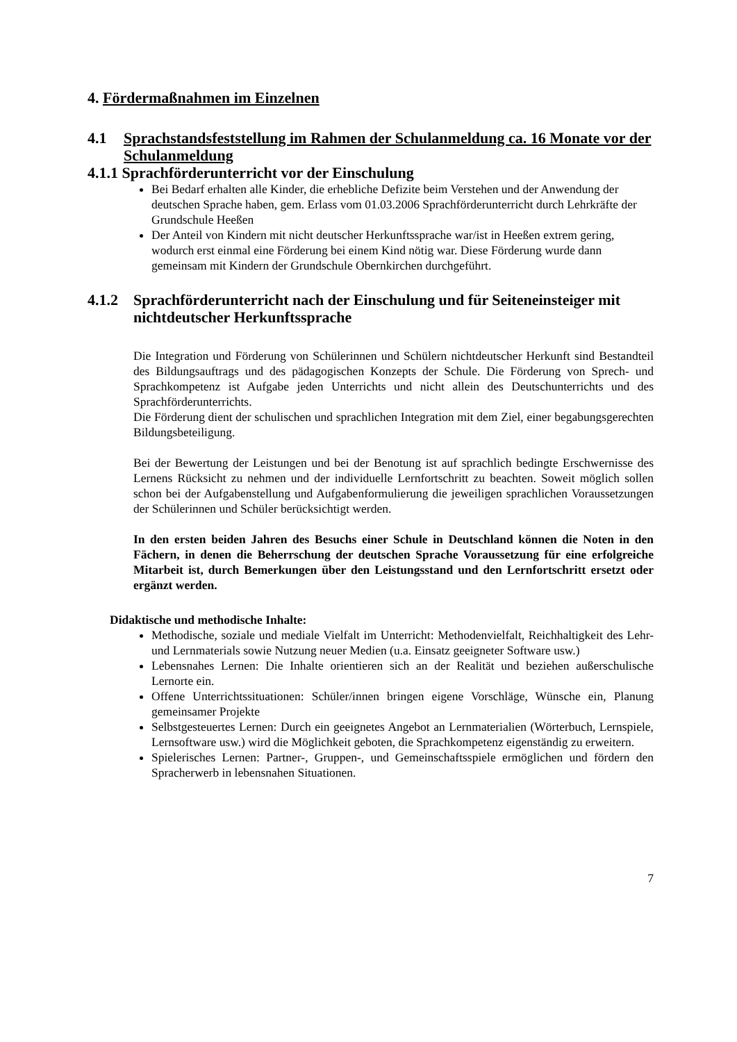4. Fördermaßnahmen im Einzelnen
4.1 Sprachstandsfeststellung im Rahmen der Schulanmeldung ca. 16 Monate vor der Schulanmeldung
4.1.1 Sprachförderunterricht vor der Einschulung
Bei Bedarf erhalten alle Kinder, die erhebliche Defizite beim Verstehen und der Anwendung der deutschen Sprache haben, gem. Erlass vom 01.03.2006 Sprachförderunterricht durch Lehrkräfte der Grundschule Heeßen
Der Anteil von Kindern mit nicht deutscher Herkunftssprache war/ist in Heeßen extrem gering, wodurch erst einmal eine Förderung bei einem Kind nötig war. Diese Förderung wurde dann gemeinsam mit Kindern der Grundschule Obernkirchen durchgeführt.
4.1.2 Sprachförderunterricht nach der Einschulung und für Seiteneinsteiger mit nichtdeutscher Herkunftssprache
Die Integration und Förderung von Schülerinnen und Schülern nichtdeutscher Herkunft sind Bestandteil des Bildungsauftrags und des pädagogischen Konzepts der Schule. Die Förderung von Sprech- und Sprachkompetenz ist Aufgabe jeden Unterrichts und nicht allein des Deutschunterrichts und des Sprachförderunterrichts.
Die Förderung dient der schulischen und sprachlichen Integration mit dem Ziel, einer begabungsgerechten Bildungsbeteiligung.
Bei der Bewertung der Leistungen und bei der Benotung ist auf sprachlich bedingte Erschwernisse des Lernens Rücksicht zu nehmen und der individuelle Lernfortschritt zu beachten. Soweit möglich sollen schon bei der Aufgabenstellung und Aufgabenformulierung die jeweiligen sprachlichen Voraussetzungen der Schülerinnen und Schüler berücksichtigt werden.
In den ersten beiden Jahren des Besuchs einer Schule in Deutschland können die Noten in den Fächern, in denen die Beherrschung der deutschen Sprache Voraussetzung für eine erfolgreiche Mitarbeit ist, durch Bemerkungen über den Leistungsstand und den Lernfortschritt ersetzt oder ergänzt werden.
Didaktische und methodische Inhalte:
Methodische, soziale und mediale Vielfalt im Unterricht: Methodenvielfalt, Reichhaltigkeit des Lehr- und Lernmaterials sowie Nutzung neuer Medien (u.a. Einsatz geeigneter Software usw.)
Lebensnahes Lernen: Die Inhalte orientieren sich an der Realität und beziehen außerschulische Lernorte ein.
Offene Unterrichtssituationen: Schüler/innen bringen eigene Vorschläge, Wünsche ein, Planung gemeinsamer Projekte
Selbstgesteuertes Lernen: Durch ein geeignetes Angebot an Lernmaterialien (Wörterbuch, Lernspiele, Lernsoftware usw.) wird die Möglichkeit geboten, die Sprachkompetenz eigenständig zu erweitern.
Spielerisches Lernen: Partner-, Gruppen-, und Gemeinschaftsspiele ermöglichen und fördern den Spracherwerb in lebensnahen Situationen.
7